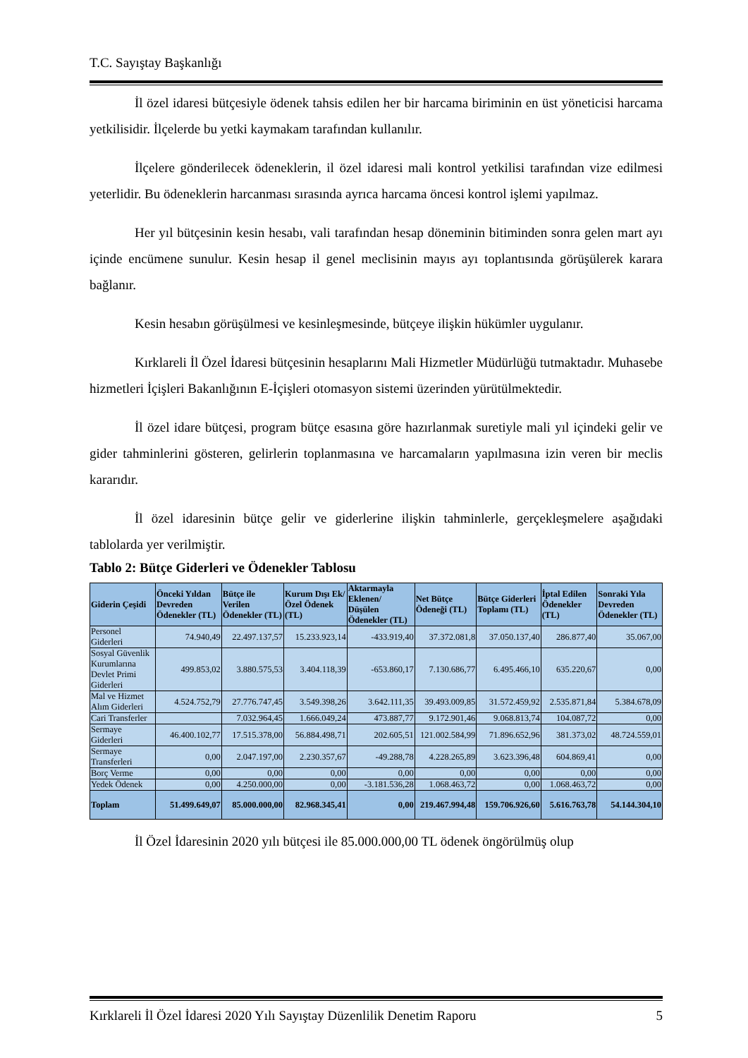T.C. Sayıştay Başkanlığı
İl özel idaresi bütçesiyle ödenek tahsis edilen her bir harcama biriminin en üst yöneticisi harcama yetkilisidir. İlçelerde bu yetki kaymakam tarafından kullanılır.
İlçelere gönderilecek ödeneklerin, il özel idaresi mali kontrol yetkilisi tarafından vize edilmesi yeterlidir. Bu ödeneklerin harcanması sırasında ayrıca harcama öncesi kontrol işlemi yapılmaz.
Her yıl bütçesinin kesin hesabı, vali tarafından hesap döneminin bitiminden sonra gelen mart ayı içinde encümene sunulur. Kesin hesap il genel meclisinin mayıs ayı toplantısında görüşülerek karara bağlanır.
Kesin hesabın görüşülmesi ve kesinleşmesinde, bütçeye ilişkin hükümler uygulanır.
Kırklareli İl Özel İdaresi bütçesinin hesaplarını Mali Hizmetler Müdürlüğü tutmaktadır. Muhasebe hizmetleri İçişleri Bakanlığının E-İçişleri otomasyon sistemi üzerinden yürütülmektedir.
İl özel idare bütçesi, program bütçe esasına göre hazırlanmak suretiyle mali yıl içindeki gelir ve gider tahminlerini gösteren, gelirlerin toplanmasına ve harcamaların yapılmasına izin veren bir meclis kararıdır.
İl özel idaresinin bütçe gelir ve giderlerine ilişkin tahminlerle, gerçekleşmelere aşağıdaki tablolarda yer verilmiştir.
Tablo 2: Bütçe Giderleri ve Ödenekler Tablosu
| Giderin Çeşidi | Önceki Yıldan Devreden Ödenekler (TL) | Bütçe ile Verilen Ödenekler (TL) | Kurum Dışı Ek/ Özel Ödenek (TL) | Aktarmayla Eklenen/ Düşülen Ödenekler (TL) | Net Bütçe Ödeneği (TL) | Bütçe Giderleri Toplamı (TL) | İptal Edilen Ödenekler (TL) | Sonraki Yıla Devreden Ödenekler (TL) |
| --- | --- | --- | --- | --- | --- | --- | --- | --- |
| Personel Giderleri | 74.940,49 | 22.497.137,57 | 15.233.923,14 | -433.919,40 | 37.372.081,8 | 37.050.137,40 | 286.877,40 | 35.067,00 |
| Sosyal Güvenlik Kurumlarına Devlet Primi Giderleri | 499.853,02 | 3.880.575,53 | 3.404.118,39 | -653.860,17 | 7.130.686,77 | 6.495.466,10 | 635.220,67 | 0,00 |
| Mal ve Hizmet Alım Giderleri | 4.524.752,79 | 27.776.747,45 | 3.549.398,26 | 3.642.111,35 | 39.493.009,85 | 31.572.459,92 | 2.535.871,84 | 5.384.678,09 |
| Cari Transferler | | 7.032.964,45 | 1.666.049,24 | 473.887,77 | 9.172.901,46 | 9.068.813,74 | 104.087,72 | 0,00 |
| Sermaye Giderleri | 46.400.102,77 | 17.515.378,00 | 56.884.498,71 | 202.605,51 | 121.002.584,99 | 71.896.652,96 | 381.373,02 | 48.724.559,01 |
| Sermaye Transferleri | 0,00 | 2.047.197,00 | 2.230.357,67 | -49.288,78 | 4.228.265,89 | 3.623.396,48 | 604.869,41 | 0,00 |
| Borç Verme | 0,00 | 0,00 | 0,00 | 0,00 | 0,00 | 0,00 | 0,00 | 0,00 |
| Yedek Ödenek | 0,00 | 4.250.000,00 | 0,00 | -3.181.536,28 | 1.068.463,72 | 0,00 | 1.068.463,72 | 0,00 |
| Toplam | 51.499.649,07 | 85.000.000,00 | 82.968.345,41 | 0,00 | 219.467.994,48 | 159.706.926,60 | 5.616.763,78 | 54.144.304,10 |
İl Özel İdaresinin 2020 yılı bütçesi ile 85.000.000,00 TL ödenek öngörülmüş olup
Kırklareli İl Özel İdaresi 2020 Yılı Sayıştay Düzenlilik Denetim Raporu 5